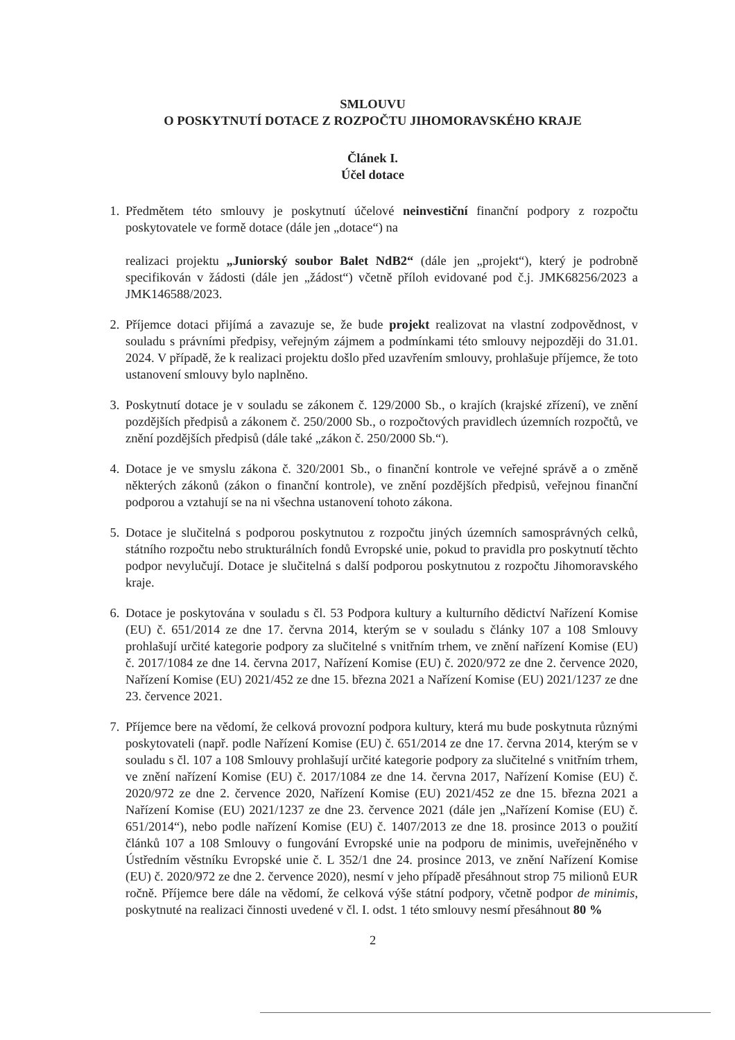SMLOUVU
O POSKYTNUTÍ DOTACE Z ROZPOČTU JIHOMORAVSKÉHO KRAJE
Článek I.
Účel dotace
1. Předmětem této smlouvy je poskytnutí účelové neinvestiční finanční podpory z rozpočtu poskytovatele ve formě dotace (dále jen „dotace“) na
realizaci projektu „Juniorský soubor Balet NdB2“ (dále jen „projekt“), který je podrobně specifikován v žádosti (dále jen „žádost“) včetně příloh evidované pod č.j. JMK68256/2023 a JMK146588/2023.
2. Příjemce dotaci přijímá a zavazuje se, že bude projekt realizovat na vlastní zodpovědnost, v souladu s právními předpisy, veřejným zájmem a podmínkami této smlouvy nejpozději do 31.01. 2024. V případě, že k realizaci projektu došlo před uzavřením smlouvy, prohlašuje příjemce, že toto ustanovení smlouvy bylo naplněno.
3. Poskytnutí dotace je v souladu se zákonem č. 129/2000 Sb., o krajích (krajské zřízení), ve znění pozdějších předpisů a zákonem č. 250/2000 Sb., o rozpočtových pravidlech územních rozpočtů, ve znění pozdějších předpisů (dále také „zákon č. 250/2000 Sb.“).
4. Dotace je ve smyslu zákona č. 320/2001 Sb., o finanční kontrole ve veřejné správě a o změně některých zákonů (zákon o finanční kontrole), ve znění pozdějších předpisů, veřejnou finanční podporou a vztahují se na ni všechna ustanovení tohoto zákona.
5. Dotace je slučitelná s podporou poskytnutou z rozpočtu jiných územních samosprávných celků, státního rozpočtu nebo strukturálních fondů Evropské unie, pokud to pravidla pro poskytnutí těchto podpor nevylučují. Dotace je slučitelná s další podporou poskytnutou z rozpočtu Jihomoravského kraje.
6. Dotace je poskytována v souladu s čl. 53 Podpora kultury a kulturního dědictví Nařízení Komise (EU) č. 651/2014 ze dne 17. června 2014, kterým se v souladu s články 107 a 108 Smlouvy prohlašují určité kategorie podpory za slučitelné s vnitřním trhem, ve znění nařízení Komise (EU) č. 2017/1084 ze dne 14. června 2017, Nařízení Komise (EU) č. 2020/972 ze dne 2. července 2020, Nařízení Komise (EU) 2021/452 ze dne 15. března 2021 a Nařízení Komise (EU) 2021/1237 ze dne 23. července 2021.
7. Příjemce bere na vědomí, že celková provozní podpora kultury, která mu bude poskytnuta různými poskytovateli (např. podle Nařízení Komise (EU) č. 651/2014 ze dne 17. června 2014, kterým se v souladu s čl. 107 a 108 Smlouvy prohlašují určité kategorie podpory za slučitelné s vnitřním trhem, ve znění nařízení Komise (EU) č. 2017/1084 ze dne 14. června 2017, Nařízení Komise (EU) č. 2020/972 ze dne 2. července 2020, Nařízení Komise (EU) 2021/452 ze dne 15. března 2021 a Nařízení Komise (EU) 2021/1237 ze dne 23. července 2021 (dále jen „Nařízení Komise (EU) č. 651/2014“), nebo podle nařízení Komise (EU) č. 1407/2013 ze dne 18. prosince 2013 o použití článků 107 a 108 Smlouvy o fungování Evropské unie na podporu de minimis, uveřejněného v Ústředním věstníku Evropské unie č. L 352/1 dne 24. prosince 2013, ve znění Nařízení Komise (EU) č. 2020/972 ze dne 2. července 2020), nesmí v jeho případě přesáhnout strop 75 milionů EUR ročně. Příjemce bere dále na vědomí, že celková výše státní podpory, včetně podpor de minimis, poskytnuté na realizaci činnosti uvedené v čl. I. odst. 1 této smlouvy nesmí přesáhnout 80 %
2